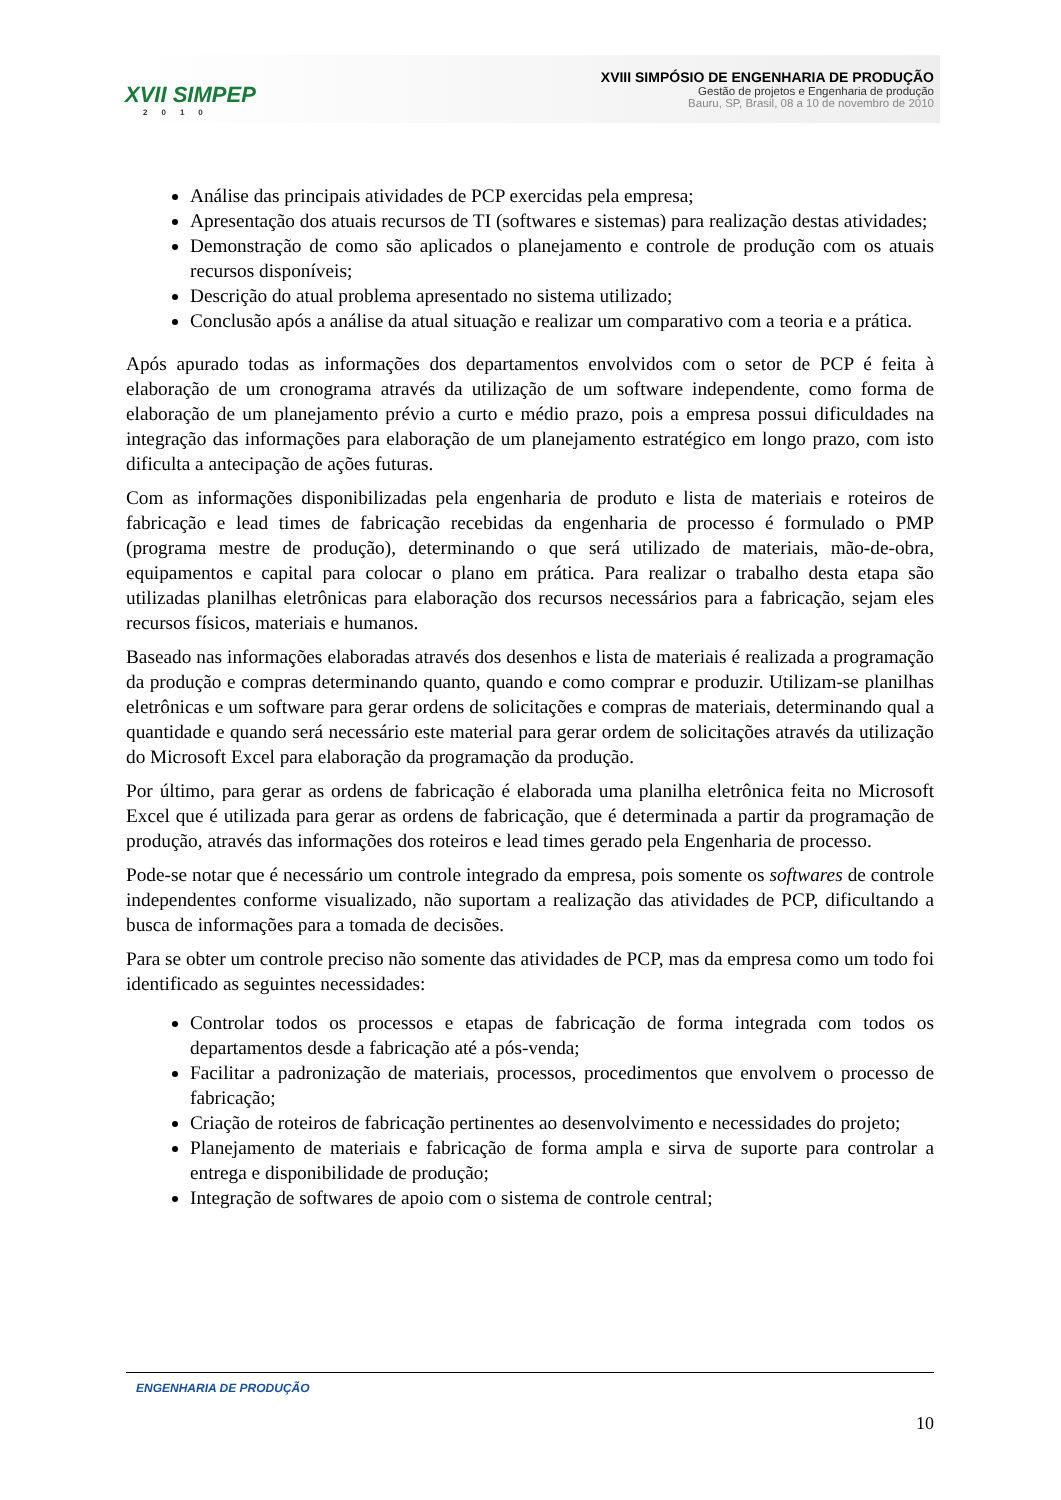XVII SIMPEP
2010
XVIII SIMPÓSIO DE ENGENHARIA DE PRODUÇÃO
Gestão de projetos e Engenharia de produção
Bauru, SP, Brasil, 08 a 10 de novembro de 2010
Análise das principais atividades de PCP exercidas pela empresa;
Apresentação dos atuais recursos de TI (softwares e sistemas) para realização destas atividades;
Demonstração de como são aplicados o planejamento e controle de produção com os atuais recursos disponíveis;
Descrição do atual problema apresentado no sistema utilizado;
Conclusão após a análise da atual situação e realizar um comparativo com a teoria e a prática.
Após apurado todas as informações dos departamentos envolvidos com o setor de PCP é feita à elaboração de um cronograma através da utilização de um software independente, como forma de elaboração de um planejamento prévio a curto e médio prazo, pois a empresa possui dificuldades na integração das informações para elaboração de um planejamento estratégico em longo prazo, com isto dificulta a antecipação de ações futuras.
Com as informações disponibilizadas pela engenharia de produto e lista de materiais e roteiros de fabricação e lead times de fabricação recebidas da engenharia de processo é formulado o PMP (programa mestre de produção), determinando o que será utilizado de materiais, mão-de-obra, equipamentos e capital para colocar o plano em prática. Para realizar o trabalho desta etapa são utilizadas planilhas eletrônicas para elaboração dos recursos necessários para a fabricação, sejam eles recursos físicos, materiais e humanos.
Baseado nas informações elaboradas através dos desenhos e lista de materiais é realizada a programação da produção e compras determinando quanto, quando e como comprar e produzir. Utilizam-se planilhas eletrônicas e um software para gerar ordens de solicitações e compras de materiais, determinando qual a quantidade e quando será necessário este material para gerar ordem de solicitações através da utilização do Microsoft Excel para elaboração da programação da produção.
Por último, para gerar as ordens de fabricação é elaborada uma planilha eletrônica feita no Microsoft Excel que é utilizada para gerar as ordens de fabricação, que é determinada a partir da programação de produção, através das informações dos roteiros e lead times gerado pela Engenharia de processo.
Pode-se notar que é necessário um controle integrado da empresa, pois somente os softwares de controle independentes conforme visualizado, não suportam a realização das atividades de PCP, dificultando a busca de informações para a tomada de decisões.
Para se obter um controle preciso não somente das atividades de PCP, mas da empresa como um todo foi identificado as seguintes necessidades:
Controlar todos os processos e etapas de fabricação de forma integrada com todos os departamentos desde a fabricação até a pós-venda;
Facilitar a padronização de materiais, processos, procedimentos que envolvem o processo de fabricação;
Criação de roteiros de fabricação pertinentes ao desenvolvimento e necessidades do projeto;
Planejamento de materiais e fabricação de forma ampla e sirva de suporte para controlar a entrega e disponibilidade de produção;
Integração de softwares de apoio com o sistema de controle central;
ENGENHARIA DE PRODUÇÃO
10